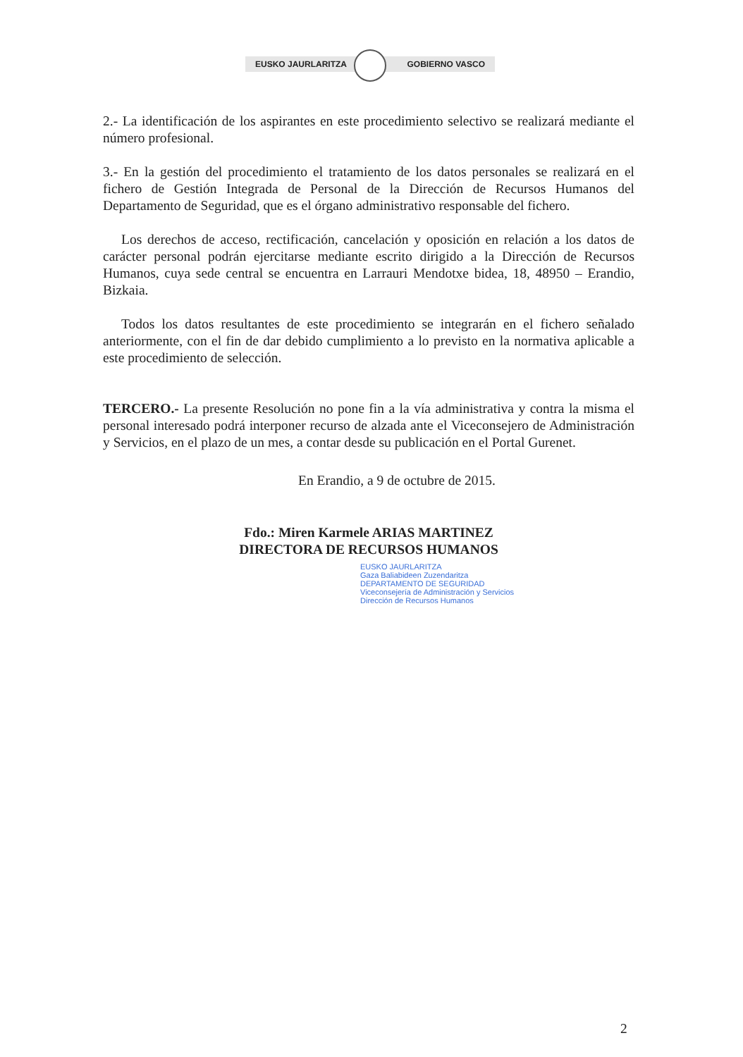EUSKO JAURLARITZA GOBIERNO VASCO
2.- La identificación de los aspirantes en este procedimiento selectivo se realizará mediante el número profesional.
3.- En la gestión del procedimiento el tratamiento de los datos personales se realizará en el fichero de Gestión Integrada de Personal de la Dirección de Recursos Humanos del Departamento de Seguridad, que es el órgano administrativo responsable del fichero.
Los derechos de acceso, rectificación, cancelación y oposición en relación a los datos de carácter personal podrán ejercitarse mediante escrito dirigido a la Dirección de Recursos Humanos, cuya sede central se encuentra en Larrauri Mendotxe bidea, 18, 48950 – Erandio, Bizkaia.
Todos los datos resultantes de este procedimiento se integrarán en el fichero señalado anteriormente, con el fin de dar debido cumplimiento a lo previsto en la normativa aplicable a este procedimiento de selección.
TERCERO.- La presente Resolución no pone fin a la vía administrativa y contra la misma el personal interesado podrá interponer recurso de alzada ante el Viceconsejero de Administración y Servicios, en el plazo de un mes, a contar desde su publicación en el Portal Gurenet.
En Erandio, a 9 de octubre de 2015.
Fdo.: Miren Karmele ARIAS MARTINEZ
DIRECTORA DE RECURSOS HUMANOS
EUSKO JAURLARITZA
Gaza Baliabideen Zuzendaritza
DEPARTAMENTO DE SEGURIDAD
Viceconsejería de Administración y Servicios
Dirección de Recursos Humanos
2